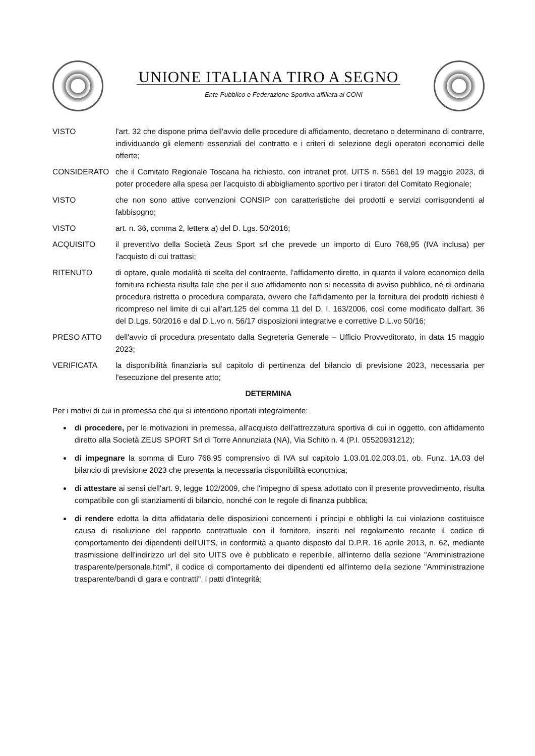UNIONE ITALIANA TIRO A SEGNO
Ente Pubblico e Federazione Sportiva affiliata al CONI
VISTO l'art. 32 che dispone prima dell'avvio delle procedure di affidamento, decretano o determinano di contrarre, individuando gli elementi essenziali del contratto e i criteri di selezione degli operatori economici delle offerte;
CONSIDERATO che il Comitato Regionale Toscana ha richiesto, con intranet prot. UITS n. 5561 del 19 maggio 2023, di poter procedere alla spesa per l'acquisto di abbigliamento sportivo per i tiratori del Comitato Regionale;
VISTO che non sono attive convenzioni CONSIP con caratteristiche dei prodotti e servizi corrispondenti al fabbisogno;
VISTO art. n. 36, comma 2, lettera a) del D. Lgs. 50/2016;
ACQUISITO il preventivo della Società Zeus Sport srl che prevede un importo di Euro 768,95 (IVA inclusa) per l'acquisto di cui trattasi;
RITENUTO di optare, quale modalità di scelta del contraente, l'affidamento diretto, in quanto il valore economico della fornitura richiesta risulta tale che per il suo affidamento non si necessita di avviso pubblico, né di ordinaria procedura ristretta o procedura comparata, ovvero che l'affidamento per la fornitura dei prodotti richiesti è ricompreso nel limite di cui all'art.125 del comma 11 del D. I. 163/2006, così come modificato dall'art. 36 del D.Lgs. 50/2016 e dal D.L.vo n. 56/17 disposizioni integrative e correttive D.L.vo 50/16;
PRESO ATTO dell'avvio di procedura presentato dalla Segreteria Generale – Ufficio Provveditorato, in data 15 maggio 2023;
VERIFICATA la disponibilità finanziaria sul capitolo di pertinenza del bilancio di previsione 2023, necessaria per l'esecuzione del presente atto;
DETERMINA
Per i motivi di cui in premessa che qui si intendono riportati integralmente:
di procedere, per le motivazioni in premessa, all'acquisto dell'attrezzatura sportiva di cui in oggetto, con affidamento diretto alla Società ZEUS SPORT Srl di Torre Annunziata (NA), Via Schito n. 4 (P.I. 05520931212);
di impegnare la somma di Euro 768,95 comprensivo di IVA sul capitolo 1.03.01.02.003.01, ob. Funz. 1A.03 del bilancio di previsione 2023 che presenta la necessaria disponibilità economica;
di attestare ai sensi dell'art. 9, legge 102/2009, che l'impegno di spesa adottato con il presente provvedimento, risulta compatibile con gli stanziamenti di bilancio, nonché con le regole di finanza pubblica;
di rendere edotta la ditta affidataria delle disposizioni concernenti i principi e obblighi la cui violazione costituisce causa di risoluzione del rapporto contrattuale con il fornitore, inseriti nel regolamento recante il codice di comportamento dei dipendenti dell'UITS, in conformità a quanto disposto dal D.P.R. 16 aprile 2013, n. 62, mediante trasmissione dell'indirizzo url del sito UITS ove è pubblicato e reperibile, all'interno della sezione "Amministrazione trasparente/personale.html", il codice di comportamento dei dipendenti ed all'interno della sezione "Amministrazione trasparente/bandi di gara e contratti", i patti d'integrità;